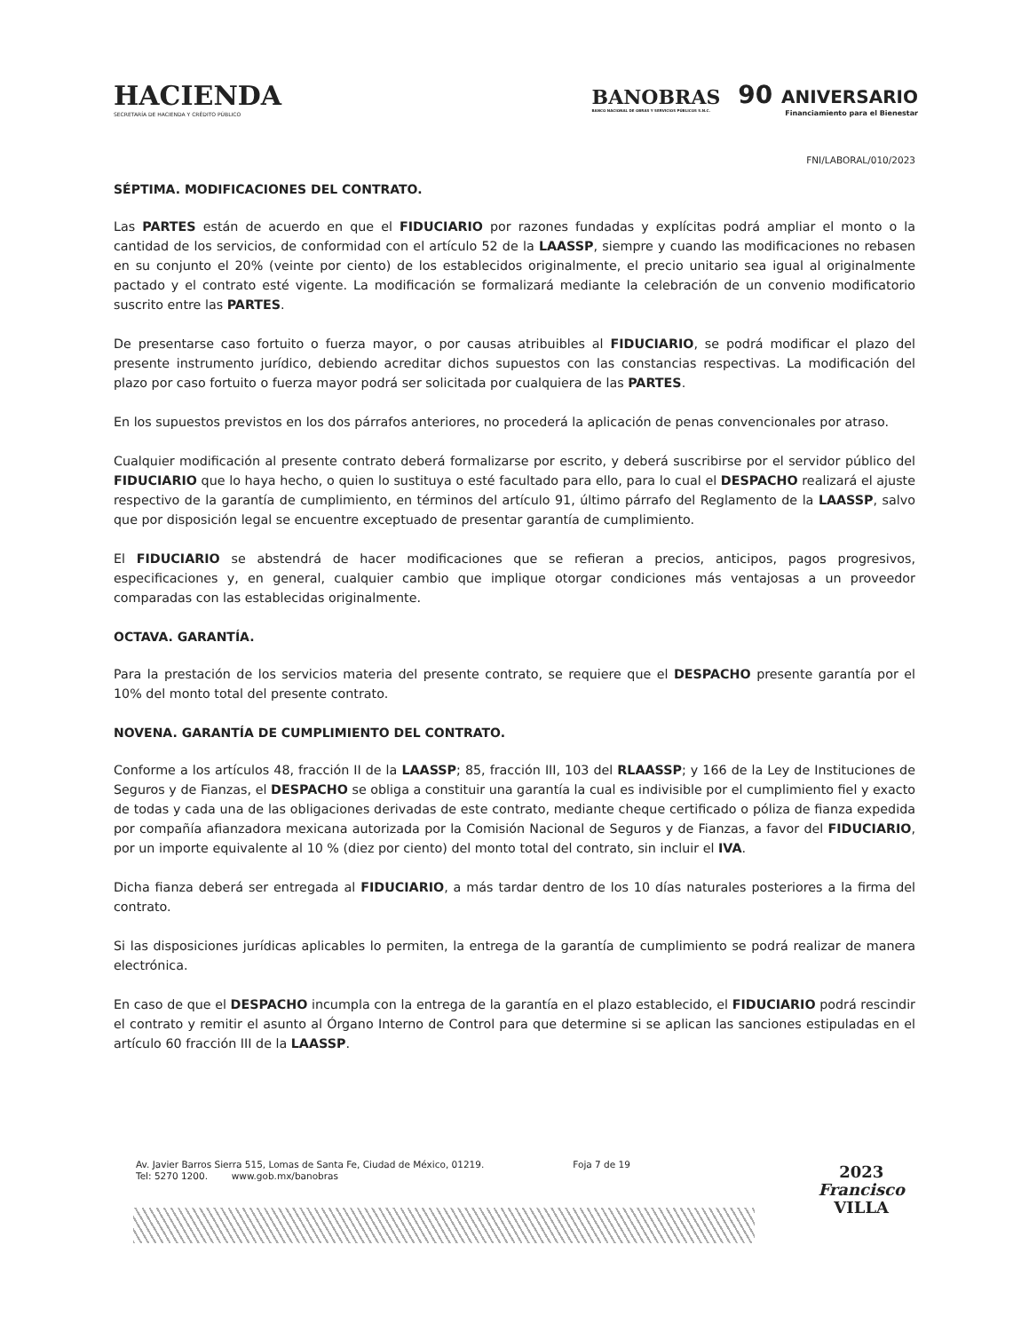HACIENDA
SECRETARÍA DE HACIENDA Y CRÉDITO PÚBLICO
BANOBRAS
BANCO NACIONAL DE OBRAS Y SERVICIOS PÚBLICOS S.N.C.
90 ANIVERSARIO
Financiamiento para el Bienestar
FNI/LABORAL/010/2023
SÉPTIMA. MODIFICACIONES DEL CONTRATO.
Las PARTES están de acuerdo en que el FIDUCIARIO por razones fundadas y explícitas podrá ampliar el monto o la cantidad de los servicios, de conformidad con el artículo 52 de la LAASSP, siempre y cuando las modificaciones no rebasen en su conjunto el 20% (veinte por ciento) de los establecidos originalmente, el precio unitario sea igual al originalmente pactado y el contrato esté vigente. La modificación se formalizará mediante la celebración de un convenio modificatorio suscrito entre las PARTES.
De presentarse caso fortuito o fuerza mayor, o por causas atribuibles al FIDUCIARIO, se podrá modificar el plazo del presente instrumento jurídico, debiendo acreditar dichos supuestos con las constancias respectivas. La modificación del plazo por caso fortuito o fuerza mayor podrá ser solicitada por cualquiera de las PARTES.
En los supuestos previstos en los dos párrafos anteriores, no procederá la aplicación de penas convencionales por atraso.
Cualquier modificación al presente contrato deberá formalizarse por escrito, y deberá suscribirse por el servidor público del FIDUCIARIO que lo haya hecho, o quien lo sustituya o esté facultado para ello, para lo cual el DESPACHO realizará el ajuste respectivo de la garantía de cumplimiento, en términos del artículo 91, último párrafo del Reglamento de la LAASSP, salvo que por disposición legal se encuentre exceptuado de presentar garantía de cumplimiento.
El FIDUCIARIO se abstendrá de hacer modificaciones que se refieran a precios, anticipos, pagos progresivos, especificaciones y, en general, cualquier cambio que implique otorgar condiciones más ventajosas a un proveedor comparadas con las establecidas originalmente.
OCTAVA. GARANTÍA.
Para la prestación de los servicios materia del presente contrato, se requiere que el DESPACHO presente garantía por el 10% del monto total del presente contrato.
NOVENA. GARANTÍA DE CUMPLIMIENTO DEL CONTRATO.
Conforme a los artículos 48, fracción II de la LAASSP; 85, fracción III, 103 del RLAASSP; y 166 de la Ley de Instituciones de Seguros y de Fianzas, el DESPACHO se obliga a constituir una garantía la cual es indivisible por el cumplimiento fiel y exacto de todas y cada una de las obligaciones derivadas de este contrato, mediante cheque certificado o póliza de fianza expedida por compañía afianzadora mexicana autorizada por la Comisión Nacional de Seguros y de Fianzas, a favor del FIDUCIARIO, por un importe equivalente al 10 % (diez por ciento) del monto total del contrato, sin incluir el IVA.
Dicha fianza deberá ser entregada al FIDUCIARIO, a más tardar dentro de los 10 días naturales posteriores a la firma del contrato.
Si las disposiciones jurídicas aplicables lo permiten, la entrega de la garantía de cumplimiento se podrá realizar de manera electrónica.
En caso de que el DESPACHO incumpla con la entrega de la garantía en el plazo establecido, el FIDUCIARIO podrá rescindir el contrato y remitir el asunto al Órgano Interno de Control para que determine si se aplican las sanciones estipuladas en el artículo 60 fracción III de la LAASSP.
Av. Javier Barros Sierra 515, Lomas de Santa Fe, Ciudad de México, 01219.
Tel: 5270 1200. www.gob.mx/banobras
Foja 7 de 19
2023
Francisco
VILLA